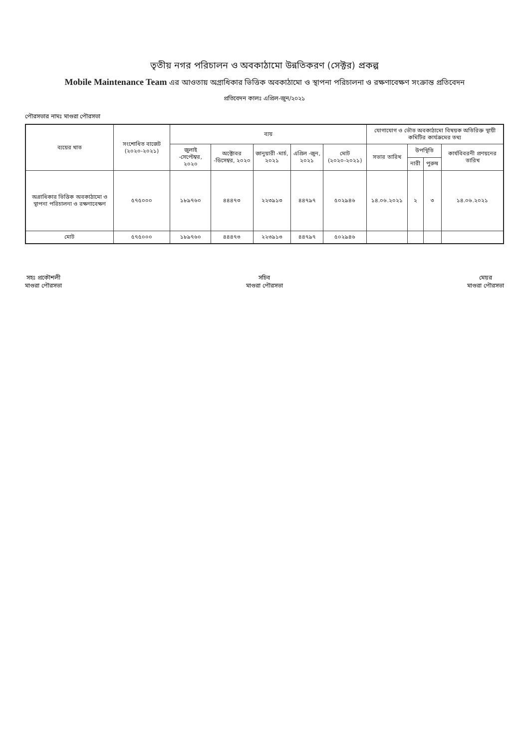তৃতীয় নগর পরিচালন ও অবকাঠামো উন্নতিকরণ (সেক্টর) প্রকল্প
Mobile Maintenance Team এর আওতায় অগ্রাধিকার ভিত্তিক অবকাঠামো ও স্থাপনা পরিচালনা ও রক্ষণাবেক্ষণ সংক্রান্ত প্রতিবেদন
প্রতিবেদন কালঃ এপ্রিল-জুন/২০২১
পৌরসভার নামঃ মাগুরা পৌরসভা
| ব্যয়ের খাত | সংশোধিত বাজেট (২০২০-২০২১) | ব্যয় | | | | | যোগাযোগ ও ভৌত অবকাঠামো বিষয়ক অতিরিক্ত স্থায়ী কমিটির কার্যক্রমের তথ্য | | | |
| --- | --- | --- | --- | --- | --- | --- | --- | --- | --- | --- |
| | | জুলাই -সেপ্টেম্বর, ২০২০ | অক্টোবর -ডিসেম্বর, ২০২০ | জানুয়ারী -মার্চ, ২০২১ | এপ্রিল -জুন, ২০২১ | মোট (২০২০-২০২১) | সভার তারিখ | উপস্থিতি | | কার্যবিবরনী প্রণয়নের তারিখ |
| | | | | | | | | নারী | পুরুষ | |
| অগ্রাধিকার ভিত্তিক অবকাঠামো ও স্থাপনা পরিচালনা ও রক্ষণাবেক্ষণ | ৫৭৫০০০ | ১৮৯৭৬০ | ৪৪৪৭৩ | ২২৩৯১৩ | ৪৪৭৯৭ | ৫০২৯৪৬ | ১৪.০৬.২০২১ | ২ | ৩ | ১৪.০৬.২০২১ |
| মোট | ৫৭৫০০০ | ১৮৯৭৬০ | ৪৪৪৭৩ | ২২৩৯১৩ | ৪৪৭৯৭ | ৫০২৯৪৬ | | | | |
সহঃ প্রকৌশলী
মাগুরা পৌরসভা
সচিব
মাগুরা পৌরসভা
মেয়র
মাগুরা পৌরসভা